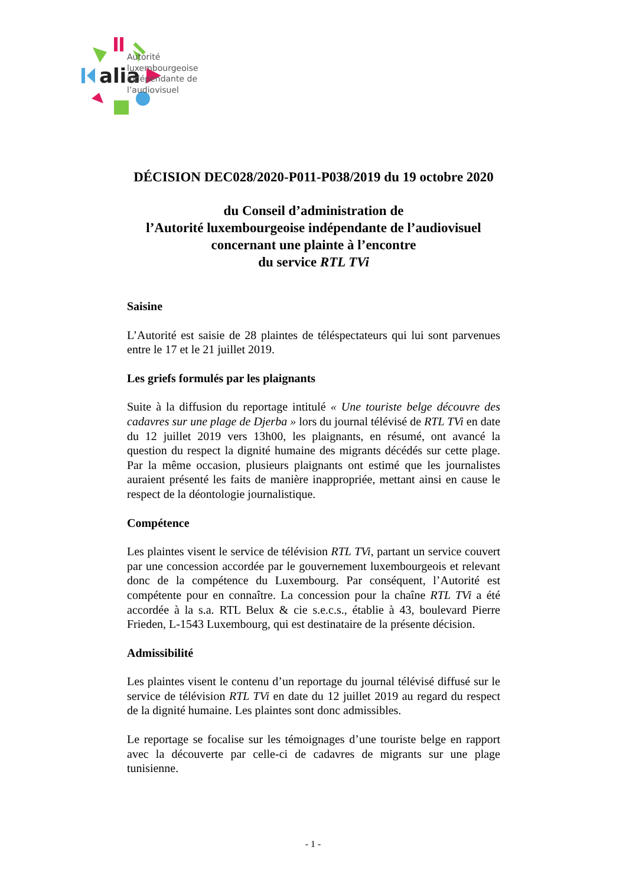alia
Autorité
luxembourgeoise
indépendante de
l’audiovisuel
DÉCISION DEC028/2020-P011-P038/2019 du 19 octobre 2020
du Conseil d’administration de
l’Autorité luxembourgeoise indépendante de l’audiovisuel
concernant une plainte à l’encontre
du service RTL TVi
Saisine
L’Autorité est saisie de 28 plaintes de téléspectateurs qui lui sont parvenues entre le 17 et le 21 juillet 2019.
Les griefs formulés par les plaignants
Suite à la diffusion du reportage intitulé « Une touriste belge découvre des cadavres sur une plage de Djerba » lors du journal télévisé de RTL TVi en date du 12 juillet 2019 vers 13h00, les plaignants, en résumé, ont avancé la question du respect la dignité humaine des migrants décédés sur cette plage. Par la même occasion, plusieurs plaignants ont estimé que les journalistes auraient présenté les faits de manière inappropriée, mettant ainsi en cause le respect de la déontologie journalistique.
Compétence
Les plaintes visent le service de télévision RTL TVi, partant un service couvert par une concession accordée par le gouvernement luxembourgeois et relevant donc de la compétence du Luxembourg. Par conséquent, l’Autorité est compétente pour en connaître. La concession pour la chaîne RTL TVi a été accordée à la s.a. RTL Belux & cie s.e.c.s., établie à 43, boulevard Pierre Frieden, L-1543 Luxembourg, qui est destinataire de la présente décision.
Admissibilité
Les plaintes visent le contenu d’un reportage du journal télévisé diffusé sur le service de télévision RTL TVi en date du 12 juillet 2019 au regard du respect de la dignité humaine. Les plaintes sont donc admissibles.
Le reportage se focalise sur les témoignages d’une touriste belge en rapport avec la découverte par celle-ci de cadavres de migrants sur une plage tunisienne.
- 1 -